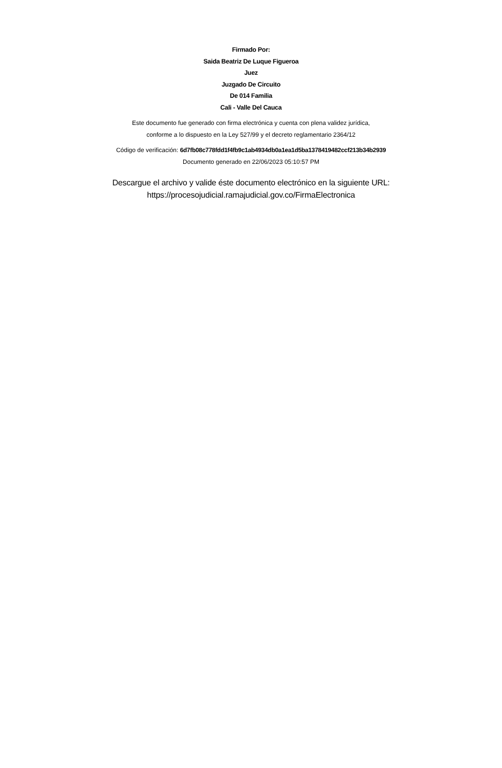Firmado Por:
Saida Beatriz De Luque Figueroa
Juez
Juzgado De Circuito
De 014 Familia
Cali - Valle Del Cauca
Este documento fue generado con firma electrónica y cuenta con plena validez jurídica,
conforme a lo dispuesto en la Ley 527/99 y el decreto reglamentario 2364/12
Código de verificación: 6d7fb08c778fdd1f4fb9c1ab4934db0a1ea1d5ba1378419482ccf213b34b2939
Documento generado en 22/06/2023 05:10:57 PM
Descargue el archivo y valide éste documento electrónico en la siguiente URL:
https://procesojudicial.ramajudicial.gov.co/FirmaElectronica